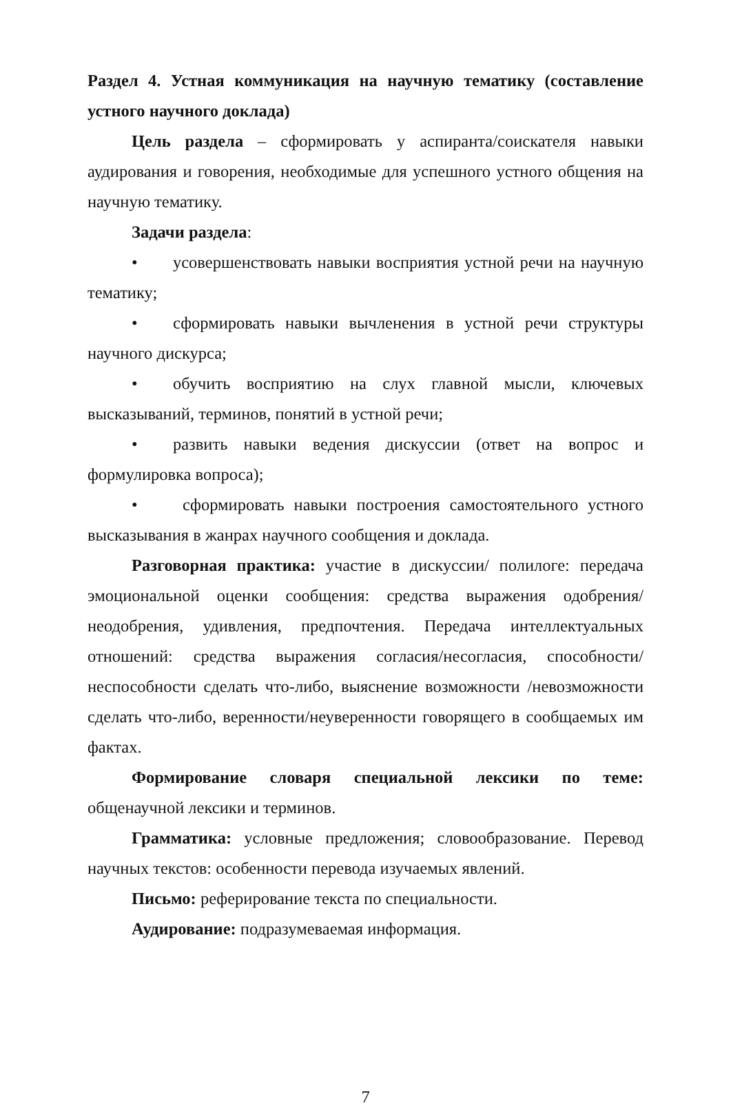Раздел 4. Устная коммуникация на научную тематику (составление устного научного доклада)
Цель раздела – сформировать у аспиранта/соискателя навыки аудирования и говорения, необходимые для успешного устного общения на научную тематику.
Задачи раздела:
• усовершенствовать навыки восприятия устной речи на научную тематику;
• сформировать навыки вычленения в устной речи структуры научного дискурса;
• обучить восприятию на слух главной мысли, ключевых высказываний, терминов, понятий в устной речи;
• развить навыки ведения дискуссии (ответ на вопрос и формулировка вопроса);
• сформировать навыки построения самостоятельного устного высказывания в жанрах научного сообщения и доклада.
Разговорная практика: участие в дискуссии/ полилоге: передача эмоциональной оценки сообщения: средства выражения одобрения/неодобрения, удивления, предпочтения. Передача интеллектуальных отношений: средства выражения согласия/несогласия, способности/неспособности сделать что-либо, выяснение возможности /невозможности сделать что-либо, веренности/неуверенности говорящего в сообщаемых им фактах.
Формирование словаря специальной лексики по теме: общенаучной лексики и терминов.
Грамматика: условные предложения; словообразование. Перевод научных текстов: особенности перевода изучаемых явлений.
Письмо: реферирование текста по специальности.
Аудирование: подразумеваемая информация.
7